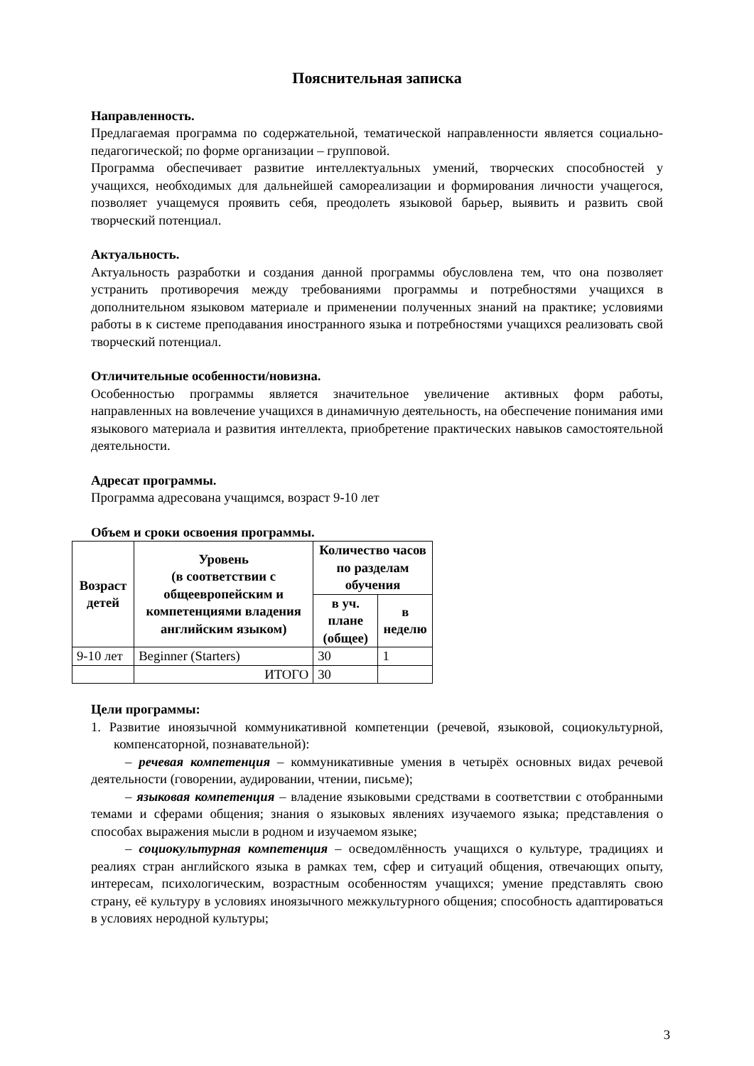Пояснительная записка
Направленность.
Предлагаемая программа по содержательной, тематической направленности является социально-педагогической; по форме организации – групповой.
Программа обеспечивает развитие интеллектуальных умений, творческих способностей у учащихся, необходимых для дальнейшей самореализации и формирования личности учащегося, позволяет учащемуся проявить себя, преодолеть языковой барьер, выявить и развить свой творческий потенциал.
Актуальность.
Актуальность разработки и создания данной программы обусловлена тем, что она позволяет устранить противоречия между требованиями программы и потребностями учащихся в дополнительном языковом материале и применении полученных знаний на практике; условиями работы в к системе преподавания иностранного языка и потребностями учащихся реализовать свой творческий потенциал.
Отличительные особенности/новизна.
Особенностью программы является значительное увеличение активных форм работы, направленных на вовлечение учащихся в динамичную деятельность, на обеспечение понимания ими языкового материала и развития интеллекта, приобретение практических навыков самостоятельной деятельности.
Адресат программы.
Программа адресована учащимся, возраст 9-10 лет
Объем и сроки освоения программы.
| Возраст детей | Уровень (в соответствии с общеевропейским и компетенциями владения английским языком) | Количество часов по разделам обучения | |
| --- | --- | --- | --- |
| | | в уч. плане (общее) | в неделю |
| 9-10 лет | Beginner (Starters) | 30 | 1 |
| | ИТОГО | 30 | |
Цели программы:
1. Развитие иноязычной коммуникативной компетенции (речевой, языковой, социокультурной, компенсаторной, познавательной):
– речевая компетенция – коммуникативные умения в четырёх основных видах речевой деятельности (говорении, аудировании, чтении, письме);
– языковая компетенция – владение языковыми средствами в соответствии с отобранными темами и сферами общения; знания о языковых явлениях изучаемого языка; представления о способах выражения мысли в родном и изучаемом языке;
– социокультурная компетенция – осведомлённость учащихся о культуре, традициях и реалиях стран английского языка в рамках тем, сфер и ситуаций общения, отвечающих опыту, интересам, психологическим, возрастным особенностям учащихся; умение представлять свою страну, её культуру в условиях иноязычного межкультурного общения; способность адаптироваться в условиях неродной культуры;
3